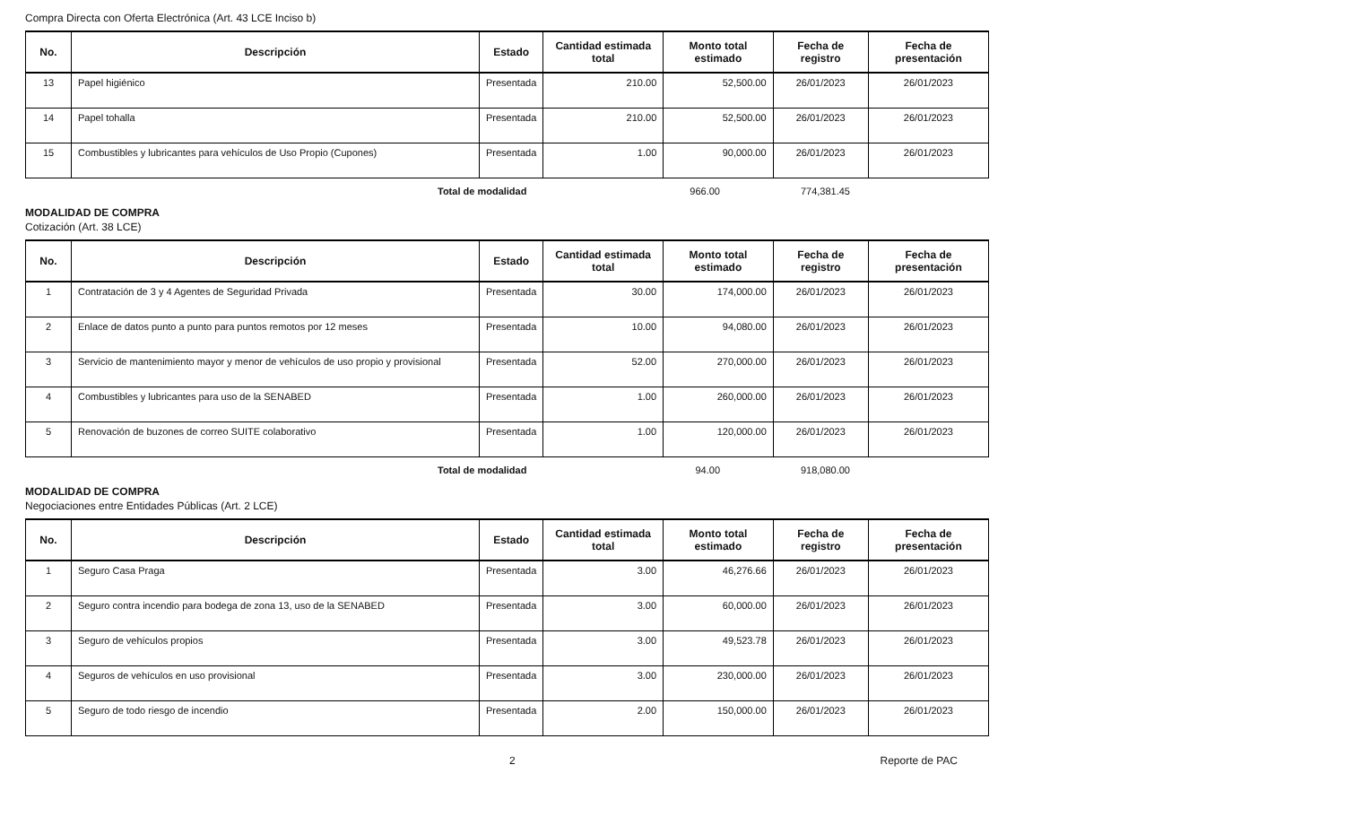Compra Directa con Oferta Electrónica (Art. 43 LCE Inciso b)
| No. | Descripción | Estado | Cantidad estimada total | Monto total estimado | Fecha de registro | Fecha de presentación |
| --- | --- | --- | --- | --- | --- | --- |
| 13 | Papel higiénico | Presentada | 210.00 | 52,500.00 | 26/01/2023 | 26/01/2023 |
| 14 | Papel tohalla | Presentada | 210.00 | 52,500.00 | 26/01/2023 | 26/01/2023 |
| 15 | Combustibles y lubricantes para vehículos de Uso Propio (Cupones) | Presentada | 1.00 | 90,000.00 | 26/01/2023 | 26/01/2023 |
Total de modalidad 966.00 774,381.45
MODALIDAD DE COMPRA
Cotización (Art. 38 LCE)
| No. | Descripción | Estado | Cantidad estimada total | Monto total estimado | Fecha de registro | Fecha de presentación |
| --- | --- | --- | --- | --- | --- | --- |
| 1 | Contratación de 3 y 4 Agentes de Seguridad Privada | Presentada | 30.00 | 174,000.00 | 26/01/2023 | 26/01/2023 |
| 2 | Enlace de datos punto a punto para puntos remotos por 12 meses | Presentada | 10.00 | 94,080.00 | 26/01/2023 | 26/01/2023 |
| 3 | Servicio de mantenimiento mayor y menor de vehículos de uso propio y provisional | Presentada | 52.00 | 270,000.00 | 26/01/2023 | 26/01/2023 |
| 4 | Combustibles y lubricantes para uso de la SENABED | Presentada | 1.00 | 260,000.00 | 26/01/2023 | 26/01/2023 |
| 5 | Renovación de buzones de correo SUITE colaborativo | Presentada | 1.00 | 120,000.00 | 26/01/2023 | 26/01/2023 |
Total de modalidad 94.00 918,080.00
MODALIDAD DE COMPRA
Negociaciones entre Entidades Públicas (Art. 2 LCE)
| No. | Descripción | Estado | Cantidad estimada total | Monto total estimado | Fecha de registro | Fecha de presentación |
| --- | --- | --- | --- | --- | --- | --- |
| 1 | Seguro Casa Praga | Presentada | 3.00 | 46,276.66 | 26/01/2023 | 26/01/2023 |
| 2 | Seguro contra incendio para bodega de zona 13, uso de la SENABED | Presentada | 3.00 | 60,000.00 | 26/01/2023 | 26/01/2023 |
| 3 | Seguro de vehículos propios | Presentada | 3.00 | 49,523.78 | 26/01/2023 | 26/01/2023 |
| 4 | Seguros de vehículos en uso provisional | Presentada | 3.00 | 230,000.00 | 26/01/2023 | 26/01/2023 |
| 5 | Seguro de todo riesgo de incendio | Presentada | 2.00 | 150,000.00 | 26/01/2023 | 26/01/2023 |
2 Reporte de PAC